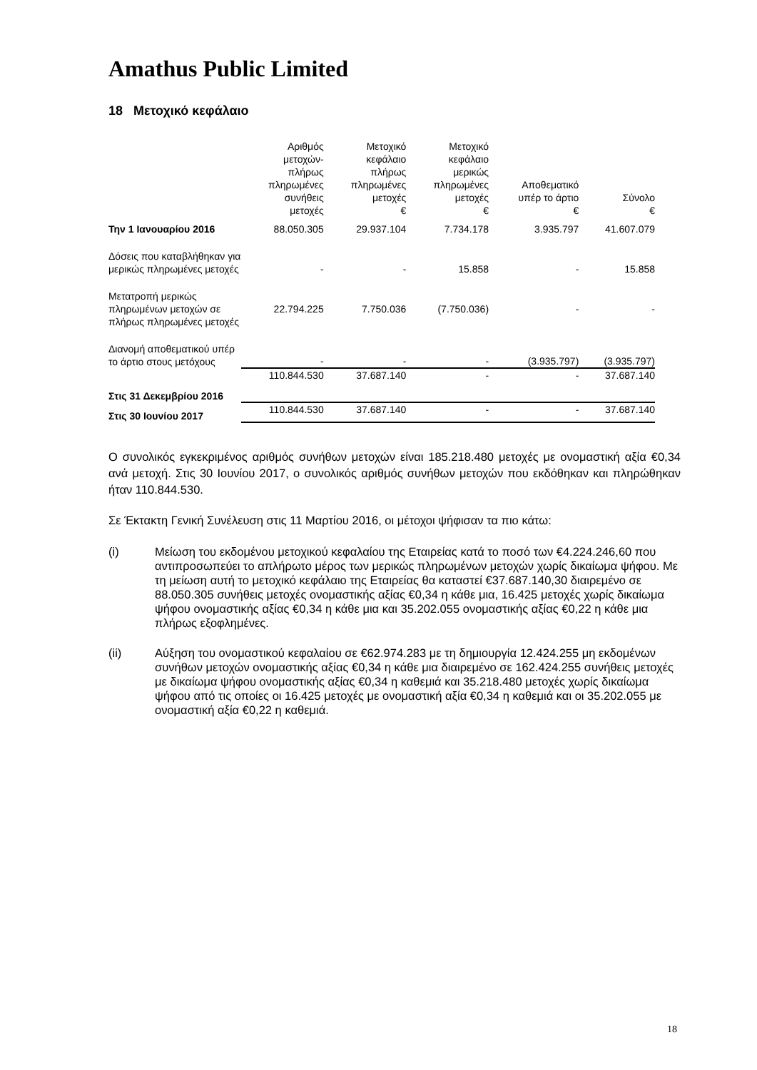Amathus Public Limited
18 Μετοχικό κεφάλαιο
| | Αριθμός μετοχών- πλήρως πληρωμένες συνήθεις μετοχές | Μετοχικό κεφάλαιο πλήρως πληρωμένες μετοχές € | Μετοχικό κεφάλαιο μερικώς πληρωμένες μετοχές € | Αποθεματικό υπέρ το άρτιο € | Σύνολο € |
| --- | --- | --- | --- | --- | --- |
| Την 1 Ιανουαρίου 2016 | 88.050.305 | 29.937.104 | 7.734.178 | 3.935.797 | 41.607.079 |
| Δόσεις που καταβλήθηκαν για μερικώς πληρωμένες μετοχές | - | - | 15.858 | - | 15.858 |
| Μετατροπή μερικώς πληρωμένων μετοχών σε πλήρως πληρωμένες μετοχές | 22.794.225 | 7.750.036 | (7.750.036) | - | - |
| Διανομή αποθεματικού υπέρ το άρτιο στους μετόχους | - | - | - | (3.935.797) | (3.935.797) |
| Στις 31 Δεκεμβρίου 2016 | 110.844.530 | 37.687.140 | - | - | 37.687.140 |
| Στις 30 Ιουνίου 2017 | 110.844.530 | 37.687.140 | - | - | 37.687.140 |
Ο συνολικός εγκεκριμένος αριθμός συνήθων μετοχών είναι 185.218.480 μετοχές με ονομαστική αξία €0,34 ανά μετοχή. Στις 30 Ιουνίου 2017, ο συνολικός αριθμός συνήθων μετοχών που εκδόθηκαν και πληρώθηκαν ήταν 110.844.530.
Σε Έκτακτη Γενική Συνέλευση στις 11 Μαρτίου 2016, οι μέτοχοι ψήφισαν τα πιο κάτω:
(i) Μείωση του εκδομένου μετοχικού κεφαλαίου της Εταιρείας κατά το ποσό των €4.224.246,60 που αντιπροσωπεύει το απλήρωτο μέρος των μερικώς πληρωμένων μετοχών χωρίς δικαίωμα ψήφου. Με τη μείωση αυτή το μετοχικό κεφάλαιο της Εταιρείας θα καταστεί €37.687.140,30 διαιρεμένο σε 88.050.305 συνήθεις μετοχές ονομαστικής αξίας €0,34 η κάθε μια, 16.425 μετοχές χωρίς δικαίωμα ψήφου ονομαστικής αξίας €0,34 η κάθε μια και 35.202.055 ονομαστικής αξίας €0,22 η κάθε μια πλήρως εξοφλημένες.
(ii) Αύξηση του ονομαστικού κεφαλαίου σε €62.974.283 με τη δημιουργία 12.424.255 μη εκδομένων συνήθων μετοχών ονομαστικής αξίας €0,34 η κάθε μια διαιρεμένο σε 162.424.255 συνήθεις μετοχές με δικαίωμα ψήφου ονομαστικής αξίας €0,34 η καθεμιά και 35.218.480 μετοχές χωρίς δικαίωμα ψήφου από τις οποίες οι 16.425 μετοχές με ονομαστική αξία €0,34 η καθεμιά και οι 35.202.055 με ονομαστική αξία €0,22 η καθεμιά.
18